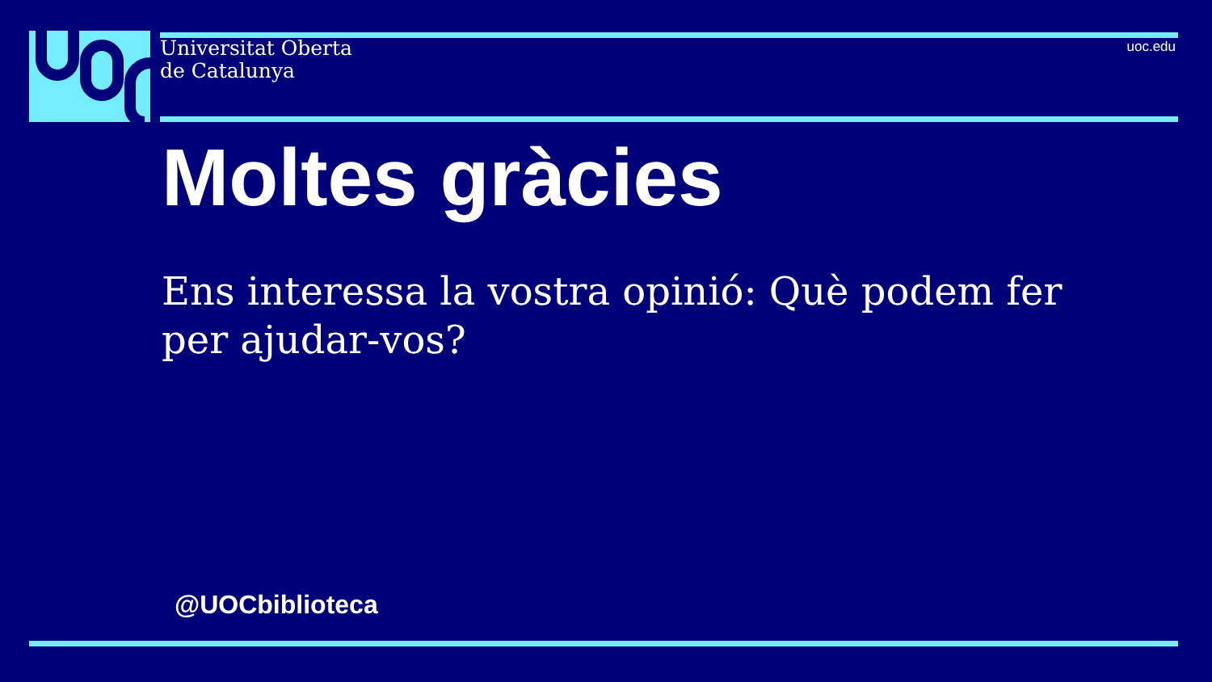Universitat Oberta
de Catalunya
uoc.edu
Moltes gràcies
Ens interessa la vostra opinió: Què podem fer per ajudar-vos?
@UOCbiblioteca